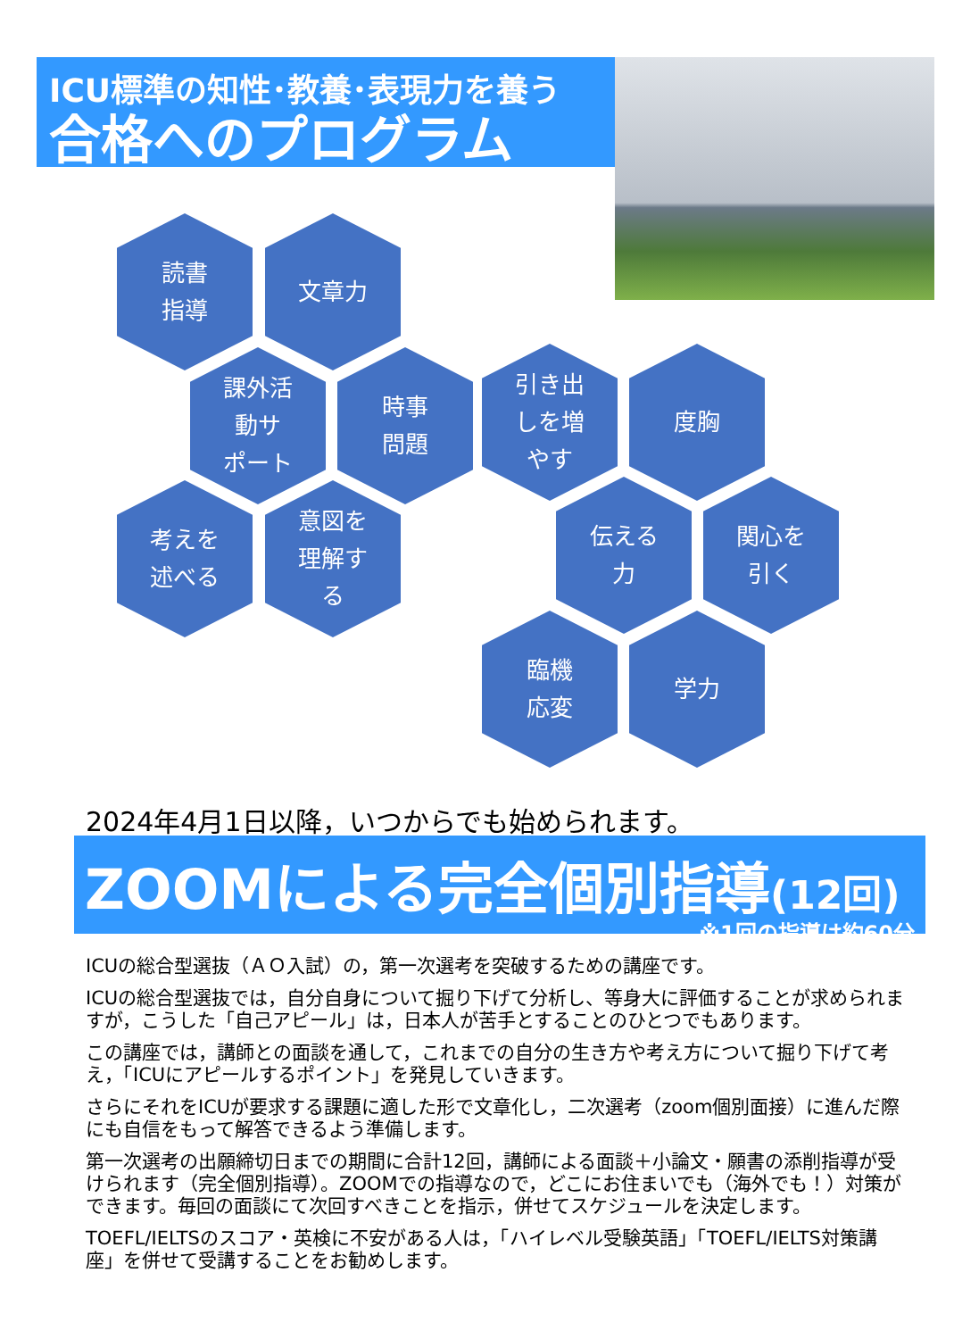ICU標準の知性･教養･表現力を養う
合格へのプログラム
読書
指導
文章力
課外活
動サ
ポート
時事
問題
引き出
しを増
やす
度胸
考えを
述べる
意図を
理解す
る
伝える
力
関心を
引く
臨機
応変
学力
2024年4月1日以降，いつからでも始められます。
ZOOMによる完全個別指導(12回)
※1回の指導は約60分
ICUの総合型選抜（ＡＯ入試）の，第一次選考を突破するための講座です。
ICUの総合型選抜では，自分自身について掘り下げて分析し、等身大に評価することが求められますが，こうした「自己アピール」は，日本人が苦手とすることのひとつでもあります。
この講座では，講師との面談を通して，これまでの自分の生き方や考え方について掘り下げて考え，「ICUにアピールするポイント」を発見していきます。
さらにそれをICUが要求する課題に適した形で文章化し，二次選考（zoom個別面接）に進んだ際にも自信をもって解答できるよう準備します。
第一次選考の出願締切日までの期間に合計12回，講師による面談＋小論文・願書の添削指導が受けられます（完全個別指導）。ZOOMでの指導なので，どこにお住まいでも（海外でも！）対策ができます。毎回の面談にて次回すべきことを指示，併せてスケジュールを決定します。
TOEFL/IELTSのスコア・英検に不安がある人は，「ハイレベル受験英語」「TOEFL/IELTS対策講座」を併せて受講することをお勧めします。